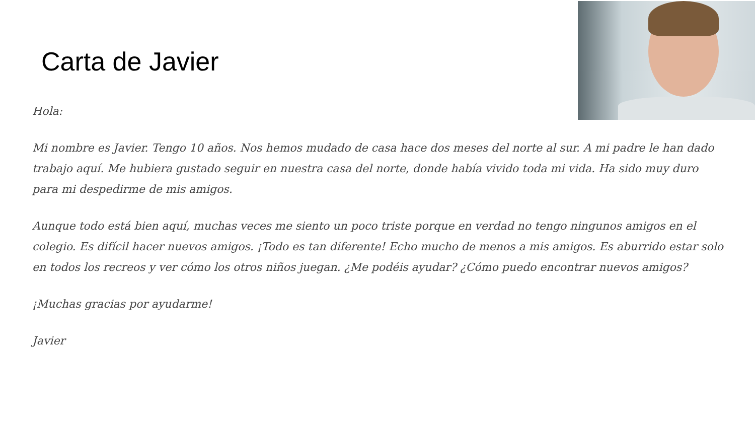Carta de Javier
Hola:
Mi nombre es Javier. Tengo 10 años. Nos hemos mudado de casa hace dos meses del norte al sur. A mi padre le han dado trabajo aquí. Me hubiera gustado seguir en nuestra casa del norte, donde había vivido toda mi vida. Ha sido muy duro para mi despedirme de mis amigos.
Aunque todo está bien aquí, muchas veces me siento un poco triste porque en verdad no tengo ningunos amigos en el colegio. Es difícil hacer nuevos amigos. ¡Todo es tan diferente! Echo mucho de menos a mis amigos. Es aburrido estar solo en todos los recreos y ver cómo los otros niños juegan. ¿Me podéis ayudar? ¿Cómo puedo encontrar nuevos amigos?
¡Muchas gracias por ayudarme!
Javier